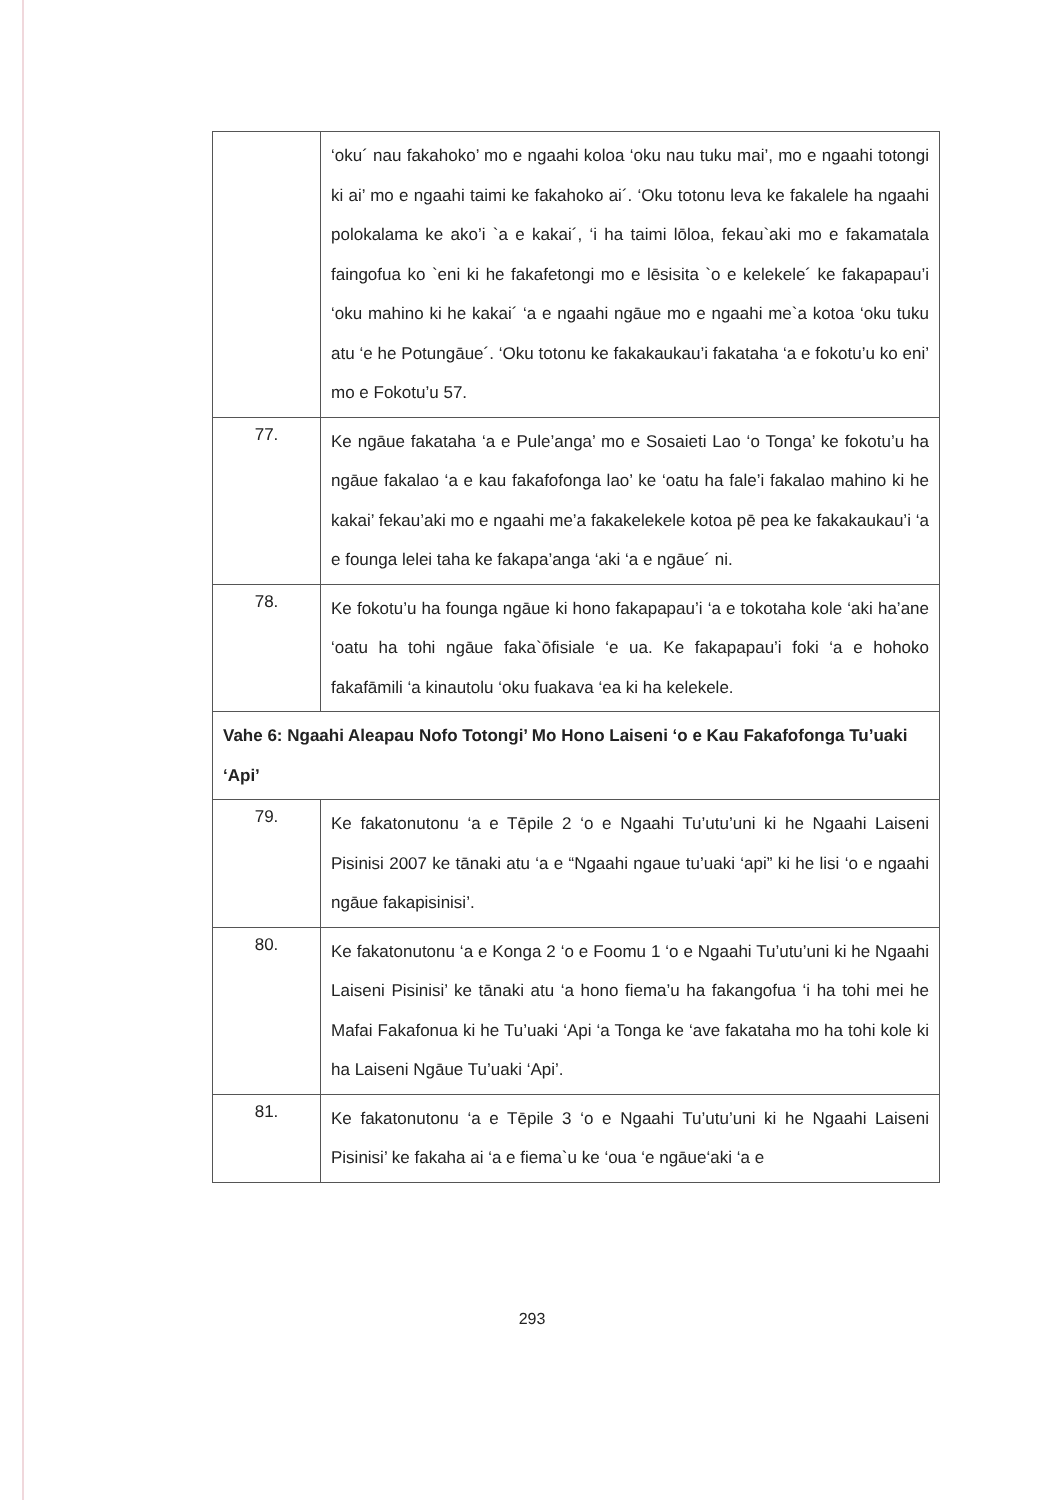| | ‘oku´ nau fakahoko’ mo e ngaahi koloa ‘oku nau tuku mai’, mo e ngaahi totongi ki ai’ mo e ngaahi taimi ke fakahoko ai´. ‘Oku totonu leva ke fakalele ha ngaahi polokalama ke ako’i `a e kakai´, ‘i ha taimi lōloa, fekau`aki mo e fakamatala faingofua ko `eni ki he fakafetongi mo e lēsisita `o e kelekele´ ke fakapapau’i ‘oku mahino ki he kakai´ ‘a e ngaahi ngāue mo e ngaahi me`a kotoa ‘oku tuku atu ‘e he Potungāue´. ‘Oku totonu ke fakakaukau’i fakataha ‘a e fokotu’u ko eni’ mo e Fokotu’u 57. |
| 77. | Ke ngāue fakataha ‘a e Pule’anga’ mo e Sosaieti Lao ‘o Tonga’ ke fokotu’u ha ngāue fakalao ‘a e kau fakafofonga lao’ ke ‘oatu ha fale’i fakalao mahino ki he kakai’ fekau’aki mo e ngaahi me’a fakakelekele kotoa pē pea ke fakakaukau’i ‘a e founga lelei taha ke fakapa’anga ‘aki ‘a e ngāue´ ni. |
| 78. | Ke fokotu’u ha founga ngāue ki hono fakapapau’i ‘a e tokotaha kole ‘aki ha’ane ‘oatu ha tohi ngāue faka`ōfisiale ‘e ua. Ke fakapapau’i foki ‘a e hohoko fakafāmili ‘a kinautolu ‘oku fuakava ‘ea ki ha kelekele. |
| Vahe 6: Ngaahi Aleapau Nofo Totongi’ Mo Hono Laiseni ‘o e Kau Fakafofonga Tu’uaki ‘Api’ | |
| 79. | Ke fakatonutonu ‘a e Tēpile 2 ‘o e Ngaahi Tu’utu’uni ki he Ngaahi Laiseni Pisinisi 2007 ke tānaki atu ‘a e “Ngaahi ngaue tu’uaki ‘api” ki he lisi ‘o e ngaahi ngāue fakapisinisi’. |
| 80. | Ke fakatonutonu ‘a e Konga 2 ‘o e Foomu 1 ‘o e Ngaahi Tu’utu’uni ki he Ngaahi Laiseni Pisinisi’ ke tānaki atu ‘a hono fiema’u ha fakangofua ‘i ha tohi mei he Mafai Fakafonua ki he Tu’uaki ‘Api ‘a Tonga ke ‘ave fakataha mo ha tohi kole ki ha Laiseni Ngāue Tu’uaki ‘Api’. |
| 81. | Ke fakatonutonu ‘a e Tēpile 3 ‘o e Ngaahi Tu’utu’uni ki he Ngaahi Laiseni Pisinisi’ ke fakaha ai ‘a e fiema`u ke ‘oua ‘e ngāue‘aki ‘a e |
293